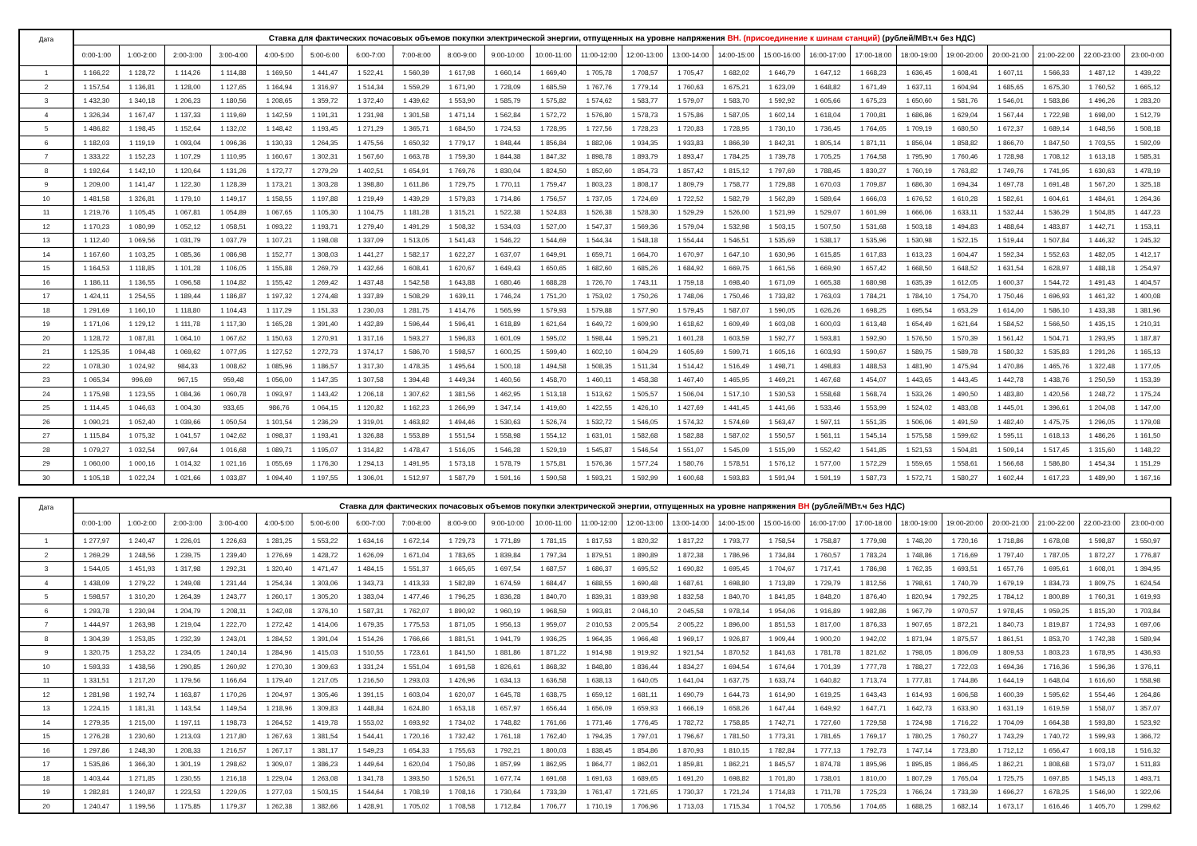| Дата | Ставка для фактических почасовых объемов покупки электрической энергии, отпущенных на уровне напряжения ВН. (присоединение к шинам станций) (рублей/МВт.ч без НДС) | | | | | | | | | | | | | | | | | | | | | | | |
| --- | --- | --- | --- | --- | --- | --- | --- | --- | --- | --- | --- | --- | --- | --- | --- | --- | --- | --- | --- | --- | --- | --- | --- | --- |
| | 0:00-1:00 | 1:00-2:00 | 2:00-3:00 | 3:00-4:00 | 4:00-5:00 | 5:00-6:00 | 6:00-7:00 | 7:00-8:00 | 8:00-9:00 | 9:00-10:00 | 10:00-11:00 | 11:00-12:00 | 12:00-13:00 | 13:00-14:00 | 14:00-15:00 | 15:00-16:00 | 16:00-17:00 | 17:00-18:00 | 18:00-19:00 | 19:00-20:00 | 20:00-21:00 | 21:00-22:00 | 22:00-23:00 | 23:00-0:00 |
| 1 | 1 166,22 | 1 128,72 | 1 114,26 | 1 114,88 | 1 169,50 | 1 441,47 | 1 522,41 | 1 560,39 | 1 617,98 | 1 660,14 | 1 669,40 | 1 705,78 | 1 708,57 | 1 705,47 | 1 682,02 | 1 646,79 | 1 647,12 | 1 668,23 | 1 636,45 | 1 608,41 | 1 607,11 | 1 566,33 | 1 487,12 | 1 439,22 |
| 2 | 1 157,54 | 1 136,81 | 1 128,00 | 1 127,65 | 1 164,94 | 1 316,97 | 1 514,34 | 1 559,29 | 1 671,90 | 1 728,09 | 1 685,59 | 1 767,76 | 1 779,14 | 1 760,63 | 1 675,21 | 1 623,09 | 1 648,82 | 1 671,49 | 1 637,11 | 1 604,94 | 1 685,65 | 1 675,30 | 1 760,52 | 1 665,12 |
| 3 | 1 432,30 | 1 340,18 | 1 206,23 | 1 180,56 | 1 208,65 | 1 359,72 | 1 372,40 | 1 439,62 | 1 553,90 | 1 585,79 | 1 575,82 | 1 574,62 | 1 583,77 | 1 579,07 | 1 583,70 | 1 592,92 | 1 605,66 | 1 675,23 | 1 650,60 | 1 581,76 | 1 546,01 | 1 583,86 | 1 496,26 | 1 283,20 |
| 4 | 1 326,34 | 1 167,47 | 1 137,33 | 1 119,69 | 1 142,59 | 1 191,31 | 1 231,98 | 1 301,58 | 1 471,14 | 1 562,84 | 1 572,72 | 1 576,80 | 1 578,73 | 1 575,86 | 1 587,05 | 1 602,14 | 1 618,04 | 1 700,81 | 1 686,86 | 1 629,04 | 1 567,44 | 1 722,98 | 1 698,00 | 1 512,79 |
| 5 | 1 486,82 | 1 198,45 | 1 152,64 | 1 132,02 | 1 148,42 | 1 193,45 | 1 271,29 | 1 365,71 | 1 684,50 | 1 724,53 | 1 728,95 | 1 727,56 | 1 728,23 | 1 720,83 | 1 728,95 | 1 730,10 | 1 736,45 | 1 764,65 | 1 709,19 | 1 680,50 | 1 672,37 | 1 689,14 | 1 648,56 | 1 508,18 |
| 6 | 1 182,03 | 1 119,19 | 1 093,04 | 1 096,36 | 1 130,33 | 1 264,35 | 1 475,56 | 1 650,32 | 1 779,17 | 1 848,44 | 1 856,84 | 1 882,06 | 1 934,35 | 1 933,83 | 1 866,39 | 1 842,31 | 1 805,14 | 1 871,11 | 1 856,04 | 1 858,82 | 1 866,70 | 1 847,50 | 1 703,55 | 1 592,09 |
| 7 | 1 333,22 | 1 152,23 | 1 107,29 | 1 110,95 | 1 160,67 | 1 302,31 | 1 567,60 | 1 663,78 | 1 759,30 | 1 844,38 | 1 847,32 | 1 898,78 | 1 893,79 | 1 893,47 | 1 784,25 | 1 739,78 | 1 705,25 | 1 764,58 | 1 795,90 | 1 760,46 | 1 728,98 | 1 708,12 | 1 613,18 | 1 585,31 |
| 8 | 1 192,64 | 1 142,10 | 1 120,64 | 1 131,26 | 1 172,77 | 1 279,29 | 1 402,51 | 1 654,91 | 1 769,76 | 1 830,04 | 1 824,50 | 1 852,60 | 1 854,73 | 1 857,42 | 1 815,12 | 1 797,69 | 1 788,45 | 1 830,27 | 1 760,19 | 1 763,82 | 1 749,76 | 1 741,95 | 1 630,63 | 1 478,19 |
| 9 | 1 209,00 | 1 141,47 | 1 122,30 | 1 128,39 | 1 173,21 | 1 303,28 | 1 398,80 | 1 611,86 | 1 729,75 | 1 770,11 | 1 759,47 | 1 803,23 | 1 808,17 | 1 809,79 | 1 758,77 | 1 729,88 | 1 670,03 | 1 709,87 | 1 686,30 | 1 694,34 | 1 697,78 | 1 691,48 | 1 567,20 | 1 325,18 |
| 10 | 1 481,58 | 1 326,81 | 1 179,10 | 1 149,17 | 1 158,55 | 1 197,88 | 1 219,49 | 1 439,29 | 1 579,83 | 1 714,86 | 1 756,57 | 1 737,05 | 1 724,69 | 1 722,52 | 1 582,79 | 1 562,89 | 1 589,64 | 1 666,03 | 1 676,52 | 1 610,28 | 1 582,61 | 1 604,61 | 1 484,61 | 1 264,36 |
| 11 | 1 219,76 | 1 105,45 | 1 067,81 | 1 054,89 | 1 067,65 | 1 105,30 | 1 104,75 | 1 181,28 | 1 315,21 | 1 522,38 | 1 524,83 | 1 526,38 | 1 528,30 | 1 529,29 | 1 526,00 | 1 521,99 | 1 529,07 | 1 601,99 | 1 666,06 | 1 633,11 | 1 532,44 | 1 536,29 | 1 504,85 | 1 447,23 |
| 12 | 1 170,23 | 1 080,99 | 1 052,12 | 1 058,51 | 1 093,22 | 1 193,71 | 1 279,40 | 1 491,29 | 1 508,32 | 1 534,03 | 1 527,00 | 1 547,37 | 1 569,36 | 1 579,04 | 1 532,98 | 1 503,15 | 1 507,50 | 1 531,68 | 1 503,18 | 1 494,83 | 1 488,64 | 1 483,87 | 1 442,71 | 1 153,11 |
| 13 | 1 112,40 | 1 069,56 | 1 031,79 | 1 037,79 | 1 107,21 | 1 198,08 | 1 337,09 | 1 513,05 | 1 541,43 | 1 546,22 | 1 544,69 | 1 544,34 | 1 548,18 | 1 554,44 | 1 546,51 | 1 535,69 | 1 538,17 | 1 535,96 | 1 530,98 | 1 522,15 | 1 519,44 | 1 507,84 | 1 446,32 | 1 245,32 |
| 14 | 1 167,60 | 1 103,25 | 1 085,36 | 1 086,98 | 1 152,77 | 1 308,03 | 1 441,27 | 1 582,17 | 1 622,27 | 1 637,07 | 1 649,91 | 1 659,71 | 1 664,70 | 1 670,97 | 1 647,10 | 1 630,96 | 1 615,85 | 1 617,83 | 1 613,23 | 1 604,47 | 1 592,34 | 1 552,63 | 1 482,05 | 1 412,17 |
| 15 | 1 164,53 | 1 118,85 | 1 101,28 | 1 106,05 | 1 155,88 | 1 269,79 | 1 432,66 | 1 608,41 | 1 620,67 | 1 649,43 | 1 650,65 | 1 682,60 | 1 685,26 | 1 684,92 | 1 669,75 | 1 661,56 | 1 669,90 | 1 657,42 | 1 668,50 | 1 648,52 | 1 631,54 | 1 628,97 | 1 488,18 | 1 254,97 |
| 16 | 1 186,11 | 1 136,55 | 1 096,58 | 1 104,82 | 1 155,42 | 1 269,42 | 1 437,48 | 1 542,58 | 1 643,88 | 1 680,46 | 1 688,28 | 1 726,70 | 1 743,11 | 1 759,18 | 1 698,40 | 1 671,09 | 1 665,38 | 1 680,98 | 1 635,39 | 1 612,05 | 1 600,37 | 1 544,72 | 1 491,43 | 1 404,57 |
| 17 | 1 424,11 | 1 254,55 | 1 189,44 | 1 186,87 | 1 197,32 | 1 274,48 | 1 337,89 | 1 508,29 | 1 639,11 | 1 746,24 | 1 751,20 | 1 753,02 | 1 750,26 | 1 748,06 | 1 750,46 | 1 733,82 | 1 763,03 | 1 784,21 | 1 784,10 | 1 754,70 | 1 750,46 | 1 696,93 | 1 461,32 | 1 400,08 |
| 18 | 1 291,69 | 1 160,10 | 1 118,80 | 1 104,43 | 1 117,29 | 1 151,33 | 1 230,03 | 1 281,75 | 1 414,76 | 1 565,99 | 1 579,93 | 1 579,88 | 1 577,90 | 1 579,45 | 1 587,07 | 1 590,05 | 1 626,26 | 1 698,25 | 1 695,54 | 1 653,29 | 1 614,00 | 1 586,10 | 1 433,38 | 1 381,96 |
| 19 | 1 171,06 | 1 129,12 | 1 111,78 | 1 117,30 | 1 165,28 | 1 391,40 | 1 432,89 | 1 596,44 | 1 596,41 | 1 618,89 | 1 621,64 | 1 649,72 | 1 609,90 | 1 618,62 | 1 609,49 | 1 603,08 | 1 600,03 | 1 613,48 | 1 654,49 | 1 621,64 | 1 584,52 | 1 566,50 | 1 435,15 | 1 210,31 |
| 20 | 1 128,72 | 1 087,81 | 1 064,10 | 1 067,62 | 1 150,63 | 1 270,91 | 1 317,16 | 1 593,27 | 1 596,83 | 1 601,09 | 1 595,02 | 1 598,44 | 1 595,21 | 1 601,28 | 1 603,59 | 1 592,77 | 1 593,81 | 1 592,90 | 1 576,50 | 1 570,39 | 1 561,42 | 1 504,71 | 1 293,95 | 1 187,87 |
| 21 | 1 125,35 | 1 094,48 | 1 069,62 | 1 077,95 | 1 127,52 | 1 272,73 | 1 374,17 | 1 586,70 | 1 598,57 | 1 600,25 | 1 599,40 | 1 602,10 | 1 604,29 | 1 605,69 | 1 599,71 | 1 605,16 | 1 603,93 | 1 590,67 | 1 589,75 | 1 589,78 | 1 580,32 | 1 535,83 | 1 291,26 | 1 165,13 |
| 22 | 1 078,30 | 1 024,92 | 984,33 | 1 008,62 | 1 085,96 | 1 186,57 | 1 317,30 | 1 478,35 | 1 495,64 | 1 500,18 | 1 494,58 | 1 508,35 | 1 511,34 | 1 514,42 | 1 516,49 | 1 498,71 | 1 498,83 | 1 488,53 | 1 481,90 | 1 475,94 | 1 470,86 | 1 465,76 | 1 322,48 | 1 177,05 |
| 23 | 1 065,34 | 996,69 | 967,15 | 959,48 | 1 056,00 | 1 147,35 | 1 307,58 | 1 394,48 | 1 449,34 | 1 460,56 | 1 458,70 | 1 460,11 | 1 458,38 | 1 467,40 | 1 465,95 | 1 469,21 | 1 467,68 | 1 454,07 | 1 443,65 | 1 443,45 | 1 442,78 | 1 438,76 | 1 250,59 | 1 153,39 |
| 24 | 1 175,98 | 1 123,55 | 1 084,36 | 1 060,78 | 1 093,97 | 1 143,42 | 1 206,18 | 1 307,62 | 1 381,56 | 1 462,95 | 1 513,18 | 1 513,62 | 1 505,57 | 1 506,04 | 1 517,10 | 1 530,53 | 1 558,68 | 1 568,74 | 1 533,26 | 1 490,50 | 1 483,80 | 1 420,56 | 1 248,72 | 1 175,24 |
| 25 | 1 114,45 | 1 046,63 | 1 004,30 | 933,65 | 986,76 | 1 064,15 | 1 120,82 | 1 162,23 | 1 266,99 | 1 347,14 | 1 419,60 | 1 422,55 | 1 426,10 | 1 427,69 | 1 441,45 | 1 441,66 | 1 533,46 | 1 553,99 | 1 524,02 | 1 483,08 | 1 445,01 | 1 396,61 | 1 204,08 | 1 147,00 |
| 26 | 1 090,21 | 1 052,40 | 1 039,66 | 1 050,54 | 1 101,54 | 1 236,29 | 1 319,01 | 1 463,82 | 1 494,46 | 1 530,63 | 1 526,74 | 1 532,72 | 1 546,05 | 1 574,32 | 1 574,69 | 1 563,47 | 1 597,11 | 1 551,35 | 1 506,06 | 1 491,59 | 1 482,40 | 1 475,75 | 1 296,05 | 1 179,08 |
| 27 | 1 115,84 | 1 075,32 | 1 041,57 | 1 042,62 | 1 098,37 | 1 193,41 | 1 326,88 | 1 553,89 | 1 551,54 | 1 558,98 | 1 554,12 | 1 631,01 | 1 582,68 | 1 582,88 | 1 587,02 | 1 550,57 | 1 561,11 | 1 545,14 | 1 575,58 | 1 599,62 | 1 595,11 | 1 618,13 | 1 486,26 | 1 161,50 |
| 28 | 1 079,27 | 1 032,54 | 997,64 | 1 016,68 | 1 089,71 | 1 195,07 | 1 314,82 | 1 478,47 | 1 516,05 | 1 546,28 | 1 529,19 | 1 545,87 | 1 546,54 | 1 551,07 | 1 545,09 | 1 515,99 | 1 552,42 | 1 541,85 | 1 521,53 | 1 504,81 | 1 509,14 | 1 517,45 | 1 315,60 | 1 148,22 |
| 29 | 1 060,00 | 1 000,16 | 1 014,32 | 1 021,16 | 1 055,69 | 1 176,30 | 1 294,13 | 1 491,95 | 1 573,18 | 1 578,79 | 1 575,81 | 1 576,36 | 1 577,24 | 1 580,76 | 1 578,51 | 1 576,12 | 1 577,00 | 1 572,29 | 1 559,65 | 1 558,61 | 1 566,68 | 1 586,80 | 1 454,34 | 1 151,29 |
| 30 | 1 105,18 | 1 022,24 | 1 021,66 | 1 033,87 | 1 094,40 | 1 197,55 | 1 306,01 | 1 512,97 | 1 587,79 | 1 591,16 | 1 590,58 | 1 593,21 | 1 592,99 | 1 600,68 | 1 593,83 | 1 591,94 | 1 591,19 | 1 587,73 | 1 572,71 | 1 580,27 | 1 602,44 | 1 617,23 | 1 489,90 | 1 167,16 |
| Дата | Ставка для фактических почасовых объемов покупки электрической энергии, отпущенных на уровне напряжения ВН (рублей/МВт.ч без НДС) | | | | | | | | | | | | | | | | | | | | | | | |
| --- | --- | --- | --- | --- | --- | --- | --- | --- | --- | --- | --- | --- | --- | --- | --- | --- | --- | --- | --- | --- | --- | --- | --- | --- |
| | 0:00-1:00 | 1:00-2:00 | 2:00-3:00 | 3:00-4:00 | 4:00-5:00 | 5:00-6:00 | 6:00-7:00 | 7:00-8:00 | 8:00-9:00 | 9:00-10:00 | 10:00-11:00 | 11:00-12:00 | 12:00-13:00 | 13:00-14:00 | 14:00-15:00 | 15:00-16:00 | 16:00-17:00 | 17:00-18:00 | 18:00-19:00 | 19:00-20:00 | 20:00-21:00 | 21:00-22:00 | 22:00-23:00 | 23:00-0:00 |
| 1 | 1 277,97 | 1 240,47 | 1 226,01 | 1 226,63 | 1 281,25 | 1 553,22 | 1 634,16 | 1 672,14 | 1 729,73 | 1 771,89 | 1 781,15 | 1 817,53 | 1 820,32 | 1 817,22 | 1 793,77 | 1 758,54 | 1 758,87 | 1 779,98 | 1 748,20 | 1 720,16 | 1 718,86 | 1 678,08 | 1 598,87 | 1 550,97 |
| 2 | 1 269,29 | 1 248,56 | 1 239,75 | 1 239,40 | 1 276,69 | 1 428,72 | 1 626,09 | 1 671,04 | 1 783,65 | 1 839,84 | 1 797,34 | 1 879,51 | 1 890,89 | 1 872,38 | 1 786,96 | 1 734,84 | 1 760,57 | 1 783,24 | 1 748,86 | 1 716,69 | 1 797,40 | 1 787,05 | 1 872,27 | 1 776,87 |
| 3 | 1 544,05 | 1 451,93 | 1 317,98 | 1 292,31 | 1 320,40 | 1 471,47 | 1 484,15 | 1 551,37 | 1 665,65 | 1 697,54 | 1 687,57 | 1 686,37 | 1 695,52 | 1 690,82 | 1 695,45 | 1 704,67 | 1 717,41 | 1 786,98 | 1 762,35 | 1 693,51 | 1 657,76 | 1 695,61 | 1 608,01 | 1 394,95 |
| 4 | 1 438,09 | 1 279,22 | 1 249,08 | 1 231,44 | 1 254,34 | 1 303,06 | 1 343,73 | 1 413,33 | 1 582,89 | 1 674,59 | 1 684,47 | 1 688,55 | 1 690,48 | 1 687,61 | 1 698,80 | 1 713,89 | 1 729,79 | 1 812,56 | 1 798,61 | 1 740,79 | 1 679,19 | 1 834,73 | 1 809,75 | 1 624,54 |
| 5 | 1 598,57 | 1 310,20 | 1 264,39 | 1 243,77 | 1 260,17 | 1 305,20 | 1 383,04 | 1 477,46 | 1 796,25 | 1 836,28 | 1 840,70 | 1 839,31 | 1 839,98 | 1 832,58 | 1 840,70 | 1 841,85 | 1 848,20 | 1 876,40 | 1 820,94 | 1 792,25 | 1 784,12 | 1 800,89 | 1 760,31 | 1 619,93 |
| 6 | 1 293,78 | 1 230,94 | 1 204,79 | 1 208,11 | 1 242,08 | 1 376,10 | 1 587,31 | 1 762,07 | 1 890,92 | 1 960,19 | 1 968,59 | 1 993,81 | 2 046,10 | 2 045,58 | 1 978,14 | 1 954,06 | 1 916,89 | 1 982,86 | 1 967,79 | 1 970,57 | 1 978,45 | 1 959,25 | 1 815,30 | 1 703,84 |
| 7 | 1 444,97 | 1 263,98 | 1 219,04 | 1 222,70 | 1 272,42 | 1 414,06 | 1 679,35 | 1 775,53 | 1 871,05 | 1 956,13 | 1 959,07 | 2 010,53 | 2 005,54 | 2 005,22 | 1 896,00 | 1 851,53 | 1 817,00 | 1 876,33 | 1 907,65 | 1 872,21 | 1 840,73 | 1 819,87 | 1 724,93 | 1 697,06 |
| 8 | 1 304,39 | 1 253,85 | 1 232,39 | 1 243,01 | 1 284,52 | 1 391,04 | 1 514,26 | 1 766,66 | 1 881,51 | 1 941,79 | 1 936,25 | 1 964,35 | 1 966,48 | 1 969,17 | 1 926,87 | 1 909,44 | 1 900,20 | 1 942,02 | 1 871,94 | 1 875,57 | 1 861,51 | 1 853,70 | 1 742,38 | 1 589,94 |
| 9 | 1 320,75 | 1 253,22 | 1 234,05 | 1 240,14 | 1 284,96 | 1 415,03 | 1 510,55 | 1 723,61 | 1 841,50 | 1 881,86 | 1 871,22 | 1 914,98 | 1 919,92 | 1 921,54 | 1 870,52 | 1 841,63 | 1 781,78 | 1 821,62 | 1 798,05 | 1 806,09 | 1 809,53 | 1 803,23 | 1 678,95 | 1 436,93 |
| 10 | 1 593,33 | 1 438,56 | 1 290,85 | 1 260,92 | 1 270,30 | 1 309,63 | 1 331,24 | 1 551,04 | 1 691,58 | 1 826,61 | 1 868,32 | 1 848,80 | 1 836,44 | 1 834,27 | 1 694,54 | 1 674,64 | 1 701,39 | 1 777,78 | 1 788,27 | 1 722,03 | 1 694,36 | 1 716,36 | 1 596,36 | 1 376,11 |
| 11 | 1 331,51 | 1 217,20 | 1 179,56 | 1 166,64 | 1 179,40 | 1 217,05 | 1 216,50 | 1 293,03 | 1 426,96 | 1 634,13 | 1 636,58 | 1 638,13 | 1 640,05 | 1 641,04 | 1 637,75 | 1 633,74 | 1 640,82 | 1 713,74 | 1 777,81 | 1 744,86 | 1 644,19 | 1 648,04 | 1 616,60 | 1 558,98 |
| 12 | 1 281,98 | 1 192,74 | 1 163,87 | 1 170,26 | 1 204,97 | 1 305,46 | 1 391,15 | 1 603,04 | 1 620,07 | 1 645,78 | 1 638,75 | 1 659,12 | 1 681,11 | 1 690,79 | 1 644,73 | 1 614,90 | 1 619,25 | 1 643,43 | 1 614,93 | 1 606,58 | 1 600,39 | 1 595,62 | 1 554,46 | 1 264,86 |
| 13 | 1 224,15 | 1 181,31 | 1 143,54 | 1 149,54 | 1 218,96 | 1 309,83 | 1 448,84 | 1 624,80 | 1 653,18 | 1 657,97 | 1 656,44 | 1 656,09 | 1 659,93 | 1 666,19 | 1 658,26 | 1 647,44 | 1 649,92 | 1 647,71 | 1 642,73 | 1 633,90 | 1 631,19 | 1 619,59 | 1 558,07 | 1 357,07 |
| 14 | 1 279,35 | 1 215,00 | 1 197,11 | 1 198,73 | 1 264,52 | 1 419,78 | 1 553,02 | 1 693,92 | 1 734,02 | 1 748,82 | 1 761,66 | 1 771,46 | 1 776,45 | 1 782,72 | 1 758,85 | 1 742,71 | 1 727,60 | 1 729,58 | 1 724,98 | 1 716,22 | 1 704,09 | 1 664,38 | 1 593,80 | 1 523,92 |
| 15 | 1 276,28 | 1 230,60 | 1 213,03 | 1 217,80 | 1 267,63 | 1 381,54 | 1 544,41 | 1 720,16 | 1 732,42 | 1 761,18 | 1 762,40 | 1 794,35 | 1 797,01 | 1 796,67 | 1 781,50 | 1 773,31 | 1 781,65 | 1 769,17 | 1 780,25 | 1 760,27 | 1 743,29 | 1 740,72 | 1 599,93 | 1 366,72 |
| 16 | 1 297,86 | 1 248,30 | 1 208,33 | 1 216,57 | 1 267,17 | 1 381,17 | 1 549,23 | 1 654,33 | 1 755,63 | 1 792,21 | 1 800,03 | 1 838,45 | 1 854,86 | 1 870,93 | 1 810,15 | 1 782,84 | 1 777,13 | 1 792,73 | 1 747,14 | 1 723,80 | 1 712,12 | 1 656,47 | 1 603,18 | 1 516,32 |
| 17 | 1 535,86 | 1 366,30 | 1 301,19 | 1 298,62 | 1 309,07 | 1 386,23 | 1 449,64 | 1 620,04 | 1 750,86 | 1 857,99 | 1 862,95 | 1 864,77 | 1 862,01 | 1 859,81 | 1 862,21 | 1 845,57 | 1 874,78 | 1 895,96 | 1 895,85 | 1 866,45 | 1 862,21 | 1 808,68 | 1 573,07 | 1 511,83 |
| 18 | 1 403,44 | 1 271,85 | 1 230,55 | 1 216,18 | 1 229,04 | 1 263,08 | 1 341,78 | 1 393,50 | 1 526,51 | 1 677,74 | 1 691,68 | 1 691,63 | 1 689,65 | 1 691,20 | 1 698,82 | 1 701,80 | 1 738,01 | 1 810,00 | 1 807,29 | 1 765,04 | 1 725,75 | 1 697,85 | 1 545,13 | 1 493,71 |
| 19 | 1 282,81 | 1 240,87 | 1 223,53 | 1 229,05 | 1 277,03 | 1 503,15 | 1 544,64 | 1 708,19 | 1 708,16 | 1 730,64 | 1 733,39 | 1 761,47 | 1 721,65 | 1 730,37 | 1 721,24 | 1 714,83 | 1 711,78 | 1 725,23 | 1 766,24 | 1 733,39 | 1 696,27 | 1 678,25 | 1 546,90 | 1 322,06 |
| 20 | 1 240,47 | 1 199,56 | 1 175,85 | 1 179,37 | 1 262,38 | 1 382,66 | 1 428,91 | 1 705,02 | 1 708,58 | 1 712,84 | 1 706,77 | 1 710,19 | 1 706,96 | 1 713,03 | 1 715,34 | 1 704,52 | 1 705,56 | 1 704,65 | 1 688,25 | 1 682,14 | 1 673,17 | 1 616,46 | 1 405,70 | 1 299,62 |